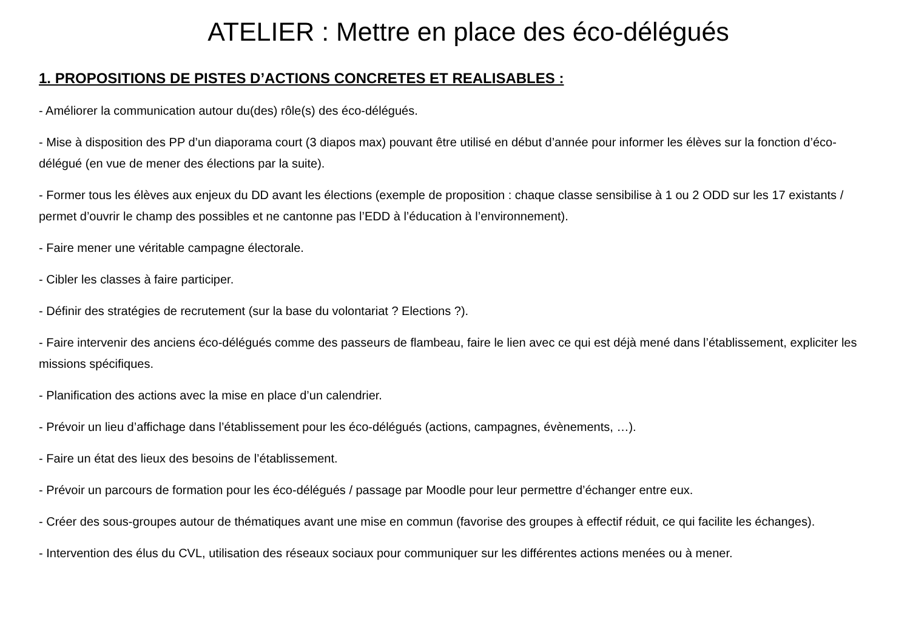ATELIER : Mettre en place des éco-délégués
1. PROPOSITIONS DE PISTES D’ACTIONS CONCRETES ET REALISABLES :
- Améliorer la communication autour du(des) rôle(s) des éco-délégués.
- Mise à disposition des PP d’un diaporama court (3 diapos max) pouvant être utilisé en début d’année pour informer les élèves sur la fonction d’éco-délégué (en vue de mener des élections par la suite).
- Former tous les élèves aux enjeux du DD avant les élections (exemple de proposition : chaque classe sensibilise à 1 ou 2 ODD sur les 17 existants / permet d’ouvrir le champ des possibles et ne cantonne pas l’EDD à l’éducation à l’environnement).
- Faire mener une véritable campagne électorale.
- Cibler les classes à faire participer.
- Définir des stratégies de recrutement (sur la base du volontariat ? Elections ?).
- Faire intervenir des anciens éco-délégués comme des passeurs de flambeau, faire le lien avec ce qui est déjà mené dans l’établissement, expliciter les missions spécifiques.
- Planification des actions avec la mise en place d’un calendrier.
- Prévoir un lieu d’affichage dans l’établissement pour les éco-délégués (actions, campagnes, évènements, …).
- Faire un état des lieux des besoins de l’établissement.
- Prévoir un parcours de formation pour les éco-délégués / passage par Moodle pour leur permettre d’échanger entre eux.
- Créer des sous-groupes autour de thématiques avant une mise en commun (favorise des groupes à effectif réduit, ce qui facilite les échanges).
- Intervention des élus du CVL, utilisation des réseaux sociaux pour communiquer sur les différentes actions menées ou à mener.